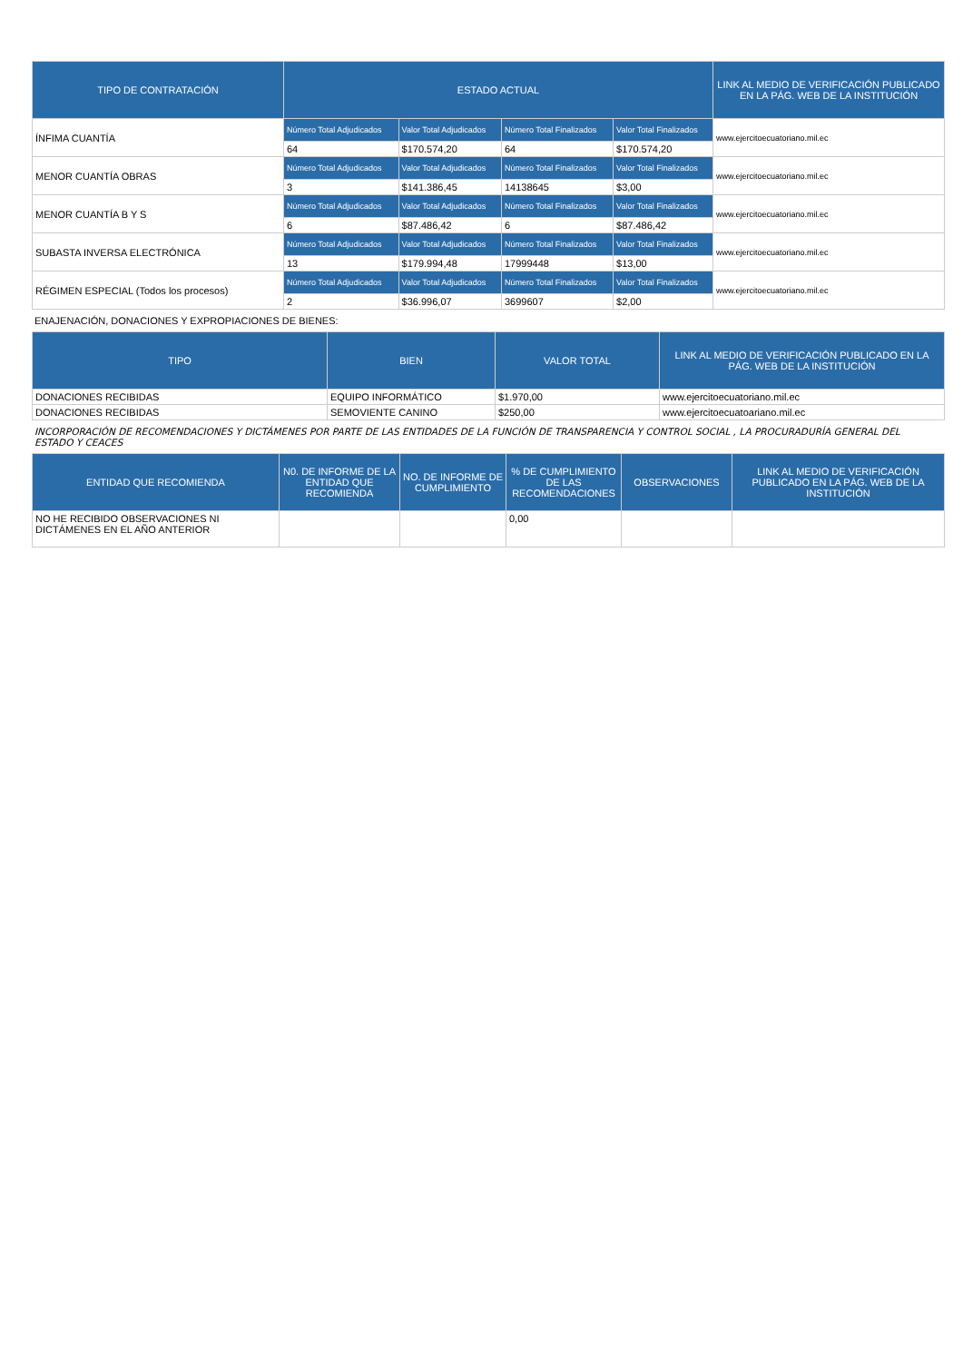| TIPO DE CONTRATACIÓN | ESTADO ACTUAL | | | | LINK AL MEDIO DE VERIFICACIÓN PUBLICADO EN LA PÁG. WEB DE LA INSTITUCIÓN |
| --- | --- | --- | --- | --- | --- |
| ÍNFIMA CUANTÍA | Número Total Adjudicados | Valor Total Adjudicados | Número Total Finalizados | Valor Total Finalizados | www.ejercitoecuatoriano.mil.ec |
| | 64 | $170.574,20 | 64 | $170.574,20 | |
| MENOR CUANTÍA OBRAS | Número Total Adjudicados | Valor Total Adjudicados | Número Total Finalizados | Valor Total Finalizados | www.ejercitoecuatoriano.mil.ec |
| | 3 | $141.386,45 | 14138645 | $3,00 | |
| MENOR CUANTÍA B Y S | Número Total Adjudicados | Valor Total Adjudicados | Número Total Finalizados | Valor Total Finalizados | www.ejercitoecuatoriano.mil.ec |
| | 6 | $87.486,42 | 6 | $87.486,42 | |
| SUBASTA INVERSA ELECTRÓNICA | Número Total Adjudicados | Valor Total Adjudicados | Número Total Finalizados | Valor Total Finalizados | www.ejercitoecuatoriano.mil.ec |
| | 13 | $179.994,48 | 17999448 | $13,00 | |
| RÉGIMEN ESPECIAL (Todos los procesos) | Número Total Adjudicados | Valor Total Adjudicados | Número Total Finalizados | Valor Total Finalizados | www.ejercitoecuatoriano.mil.ec |
| | 2 | $36.996,07 | 3699607 | $2,00 | |
ENAJENACIÓN, DONACIONES Y EXPROPIACIONES DE BIENES:
| TIPO | BIEN | VALOR TOTAL | LINK AL MEDIO DE VERIFICACIÓN PUBLICADO EN LA PÁG. WEB DE LA INSTITUCIÓN |
| --- | --- | --- | --- |
| DONACIONES RECIBIDAS | EQUIPO INFORMÁTICO | $1.970,00 | www.ejercitoecuatoriano.mil.ec |
| DONACIONES RECIBIDAS | SEMOVIENTE CANINO | $250,00 | www.ejercitoecuatoariano.mil.ec |
INCORPORACIÓN DE RECOMENDACIONES Y DICTÁMENES POR PARTE DE LAS ENTIDADES DE LA FUNCIÓN DE TRANSPARENCIA Y CONTROL SOCIAL , LA PROCURADURÍA GENERAL DEL ESTADO Y CEACES
| ENTIDAD QUE RECOMIENDA | N0. DE INFORME DE LA ENTIDAD QUE RECOMIENDA | NO. DE INFORME DE CUMPLIMIENTO | % DE CUMPLIMIENTO DE LAS RECOMENDACIONES | OBSERVACIONES | LINK AL MEDIO DE VERIFICACIÓN PUBLICADO EN LA PÁG. WEB DE LA INSTITUCIÓN |
| --- | --- | --- | --- | --- | --- |
| NO HE RECIBIDO OBSERVACIONES NI DICTÁMENES EN EL AÑO ANTERIOR | | | 0,00 | | |